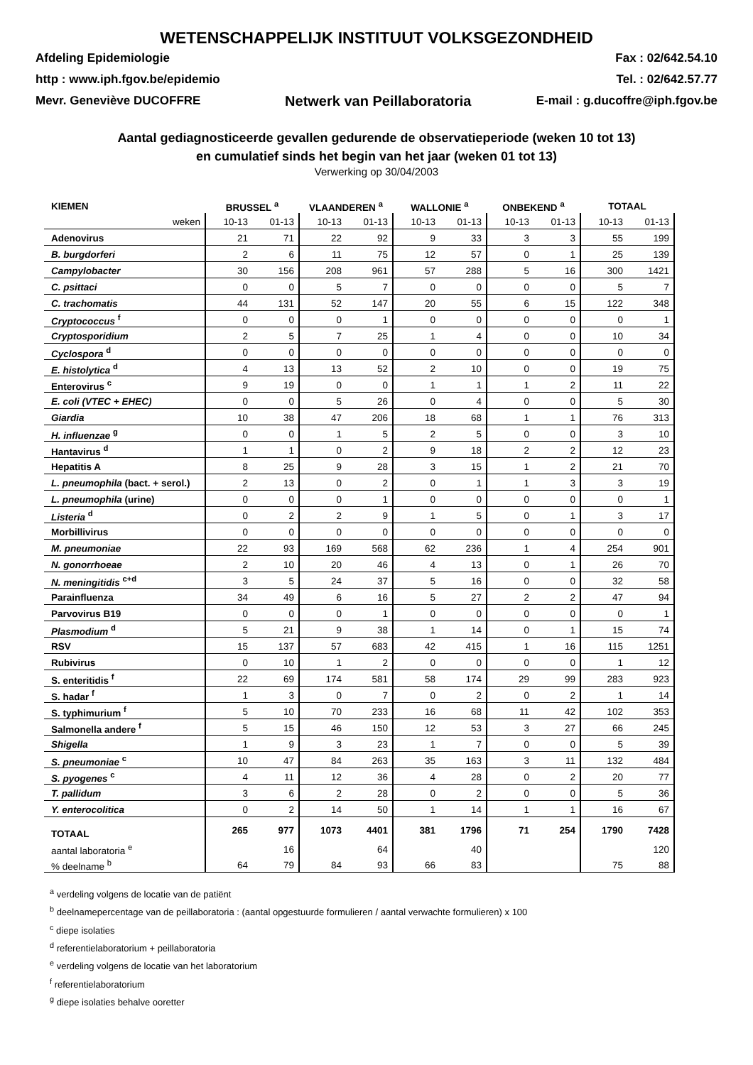WETENSCHAPPELIJK INSTITUUT VOLKSGEZONDHEID
Afdeling Epidemiologie
http : www.iph.fgov.be/epidemio
Mevr. Geneviève DUCOFFRE
Netwerk van Peillaboratoria
Fax : 02/642.54.10
Tel. : 02/642.57.77
E-mail : g.ducoffre@iph.fgov.be
Aantal gediagnosticeerde gevallen gedurende de observatieperiode (weken 10 tot 13)
en cumulatief sinds het begin van het jaar (weken 01 tot 13)
Verwerking op 30/04/2003
| KIEMEN | BRUSSEL <sup>a</sup> | | VLAANDEREN <sup>a</sup> | | WALLONIE <sup>a</sup> | | ONBEKEND <sup>a</sup> | | TOTAAL | |
| --- | --- | --- | --- | --- | --- | --- | --- | --- | --- | --- |
| weken | 10-13 | 01-13 | 10-13 | 01-13 | 10-13 | 01-13 | 10-13 | 01-13 | 10-13 | 01-13 |
| Adenovirus | 21 | 71 | 22 | 92 | 9 | 33 | 3 | 3 | 55 | 199 |
| B. burgdorferi | 2 | 6 | 11 | 75 | 12 | 57 | 0 | 1 | 25 | 139 |
| Campylobacter | 30 | 156 | 208 | 961 | 57 | 288 | 5 | 16 | 300 | 1421 |
| C. psittaci | 0 | 0 | 5 | 7 | 0 | 0 | 0 | 0 | 5 | 7 |
| C. trachomatis | 44 | 131 | 52 | 147 | 20 | 55 | 6 | 15 | 122 | 348 |
| Cryptococcus <sup>f</sup> | 0 | 0 | 0 | 1 | 0 | 0 | 0 | 0 | 0 | 1 |
| Cryptosporidium | 2 | 5 | 7 | 25 | 1 | 4 | 0 | 0 | 10 | 34 |
| Cyclospora <sup>d</sup> | 0 | 0 | 0 | 0 | 0 | 0 | 0 | 0 | 0 | 0 |
| E. histolytica <sup>d</sup> | 4 | 13 | 13 | 52 | 2 | 10 | 0 | 0 | 19 | 75 |
| Enterovirus <sup>c</sup> | 9 | 19 | 0 | 0 | 1 | 1 | 1 | 2 | 11 | 22 |
| E. coli (VTEC + EHEC) | 0 | 0 | 5 | 26 | 0 | 4 | 0 | 0 | 5 | 30 |
| Giardia | 10 | 38 | 47 | 206 | 18 | 68 | 1 | 1 | 76 | 313 |
| H. influenzae <sup>g</sup> | 0 | 0 | 1 | 5 | 2 | 5 | 0 | 0 | 3 | 10 |
| Hantavirus <sup>d</sup> | 1 | 1 | 0 | 2 | 9 | 18 | 2 | 2 | 12 | 23 |
| Hepatitis A | 8 | 25 | 9 | 28 | 3 | 15 | 1 | 2 | 21 | 70 |
| L. pneumophila (bact. + serol.) | 2 | 13 | 0 | 2 | 0 | 1 | 1 | 3 | 3 | 19 |
| L. pneumophila (urine) | 0 | 0 | 0 | 1 | 0 | 0 | 0 | 0 | 0 | 1 |
| Listeria <sup>d</sup> | 0 | 2 | 2 | 9 | 1 | 5 | 0 | 1 | 3 | 17 |
| Morbillivirus | 0 | 0 | 0 | 0 | 0 | 0 | 0 | 0 | 0 | 0 |
| M. pneumoniae | 22 | 93 | 169 | 568 | 62 | 236 | 1 | 4 | 254 | 901 |
| N. gonorrhoeae | 2 | 10 | 20 | 46 | 4 | 13 | 0 | 1 | 26 | 70 |
| N. meningitidis <sup>c+d</sup> | 3 | 5 | 24 | 37 | 5 | 16 | 0 | 0 | 32 | 58 |
| Parainfluenza | 34 | 49 | 6 | 16 | 5 | 27 | 2 | 2 | 47 | 94 |
| Parvovirus B19 | 0 | 0 | 0 | 1 | 0 | 0 | 0 | 0 | 0 | 1 |
| Plasmodium <sup>d</sup> | 5 | 21 | 9 | 38 | 1 | 14 | 0 | 1 | 15 | 74 |
| RSV | 15 | 137 | 57 | 683 | 42 | 415 | 1 | 16 | 115 | 1251 |
| Rubivirus | 0 | 10 | 1 | 2 | 0 | 0 | 0 | 0 | 1 | 12 |
| S. enteritidis <sup>f</sup> | 22 | 69 | 174 | 581 | 58 | 174 | 29 | 99 | 283 | 923 |
| S. hadar <sup>f</sup> | 1 | 3 | 0 | 7 | 0 | 2 | 0 | 2 | 1 | 14 |
| S. typhimurium <sup>f</sup> | 5 | 10 | 70 | 233 | 16 | 68 | 11 | 42 | 102 | 353 |
| Salmonella andere <sup>f</sup> | 5 | 15 | 46 | 150 | 12 | 53 | 3 | 27 | 66 | 245 |
| Shigella | 1 | 9 | 3 | 23 | 1 | 7 | 0 | 0 | 5 | 39 |
| S. pneumoniae <sup>c</sup> | 10 | 47 | 84 | 263 | 35 | 163 | 3 | 11 | 132 | 484 |
| S. pyogenes <sup>c</sup> | 4 | 11 | 12 | 36 | 4 | 28 | 0 | 2 | 20 | 77 |
| T. pallidum | 3 | 6 | 2 | 28 | 0 | 2 | 0 | 0 | 5 | 36 |
| Y. enterocolitica | 0 | 2 | 14 | 50 | 1 | 14 | 1 | 1 | 16 | 67 |
| TOTAAL | 265 | 977 | 1073 | 4401 | 381 | 1796 | 71 | 254 | 1790 | 7428 |
| aantal laboratoria <sup>e</sup> | | 16 | | 64 | | 40 | | | | 120 |
| % deelname <sup>b</sup> | 64 | 79 | 84 | 93 | 66 | 83 | | | 75 | 88 |
<sup>a</sup> verdeling volgens de locatie van de patiënt
<sup>b</sup> deelnamepercentage van de peillaboratoria : (aantal opgestuurde formulieren / aantal verwachte formulieren) x 100
<sup>c</sup> diepe isolaties
<sup>d</sup> referentielaboratorium + peillaboratoria
<sup>e</sup> verdeling volgens de locatie van het laboratorium
<sup>f</sup> referentielaboratorium
<sup>g</sup> diepe isolaties behalve ooretter